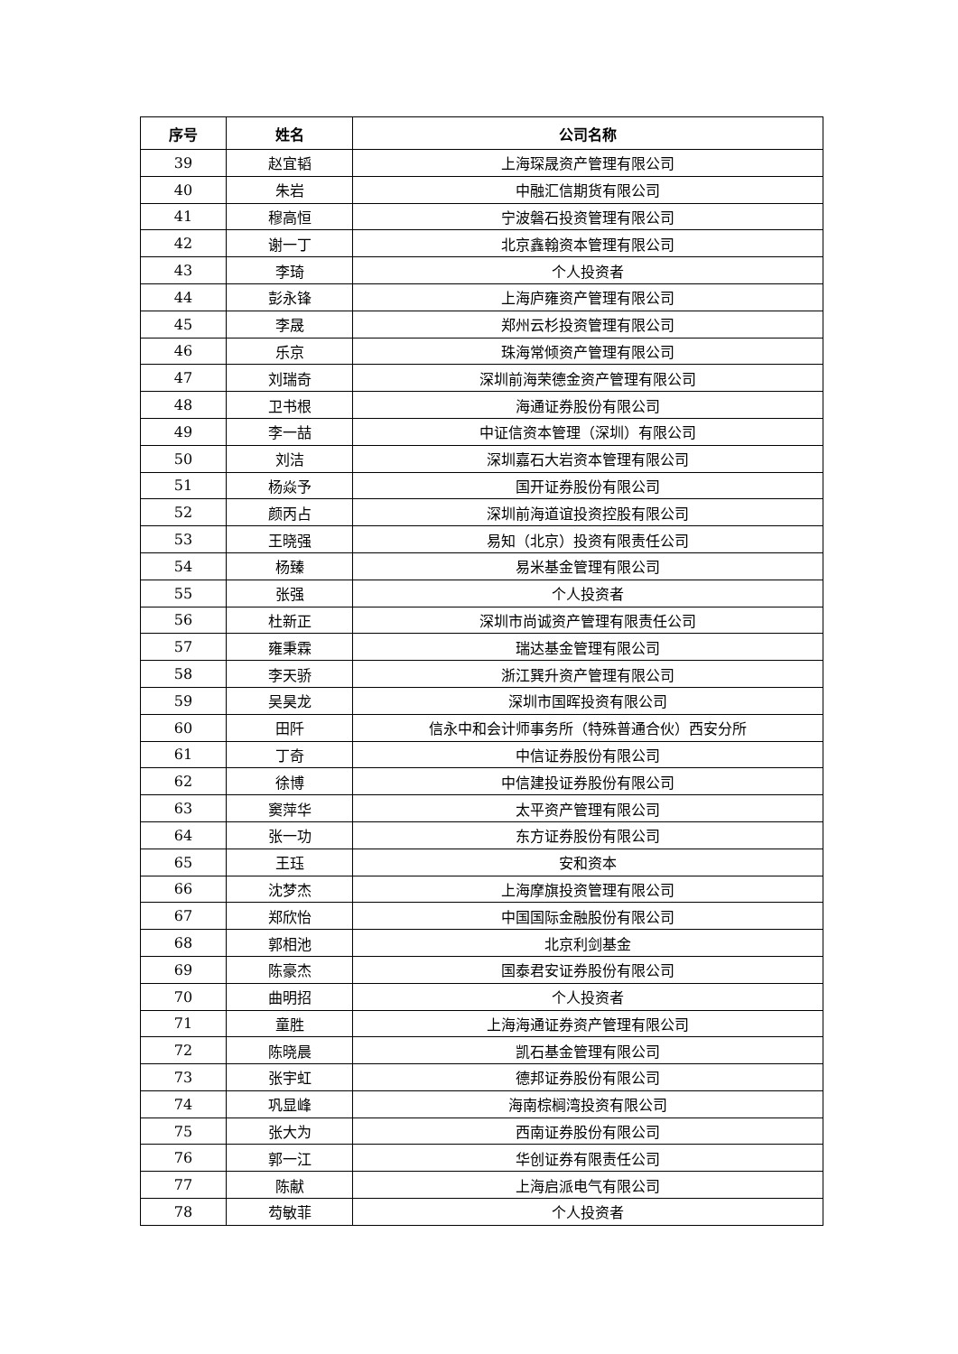| 序号 | 姓名 | 公司名称 |
| --- | --- | --- |
| 39 | 赵宜韬 | 上海琛晟资产管理有限公司 |
| 40 | 朱岩 | 中融汇信期货有限公司 |
| 41 | 穆高恒 | 宁波磐石投资管理有限公司 |
| 42 | 谢一丁 | 北京鑫翰资本管理有限公司 |
| 43 | 李琦 | 个人投资者 |
| 44 | 彭永锋 | 上海庐雍资产管理有限公司 |
| 45 | 李晟 | 郑州云杉投资管理有限公司 |
| 46 | 乐京 | 珠海常倾资产管理有限公司 |
| 47 | 刘瑞奇 | 深圳前海荣德金资产管理有限公司 |
| 48 | 卫书根 | 海通证券股份有限公司 |
| 49 | 李一喆 | 中证信资本管理（深圳）有限公司 |
| 50 | 刘洁 | 深圳嘉石大岩资本管理有限公司 |
| 51 | 杨焱予 | 国开证券股份有限公司 |
| 52 | 颜丙占 | 深圳前海道谊投资控股有限公司 |
| 53 | 王晓强 | 易知（北京）投资有限责任公司 |
| 54 | 杨臻 | 易米基金管理有限公司 |
| 55 | 张强 | 个人投资者 |
| 56 | 杜新正 | 深圳市尚诚资产管理有限责任公司 |
| 57 | 雍秉霖 | 瑞达基金管理有限公司 |
| 58 | 李天骄 | 浙江巽升资产管理有限公司 |
| 59 | 吴昊龙 | 深圳市国晖投资有限公司 |
| 60 | 田阡 | 信永中和会计师事务所（特殊普通合伙）西安分所 |
| 61 | 丁奇 | 中信证券股份有限公司 |
| 62 | 徐博 | 中信建投证券股份有限公司 |
| 63 | 窦萍华 | 太平资产管理有限公司 |
| 64 | 张一功 | 东方证券股份有限公司 |
| 65 | 王珏 | 安和资本 |
| 66 | 沈梦杰 | 上海摩旗投资管理有限公司 |
| 67 | 郑欣怡 | 中国国际金融股份有限公司 |
| 68 | 郭相池 | 北京利剑基金 |
| 69 | 陈豪杰 | 国泰君安证券股份有限公司 |
| 70 | 曲明招 | 个人投资者 |
| 71 | 童胜 | 上海海通证券资产管理有限公司 |
| 72 | 陈晓晨 | 凯石基金管理有限公司 |
| 73 | 张宇虹 | 德邦证券股份有限公司 |
| 74 | 巩显峰 | 海南棕榈湾投资有限公司 |
| 75 | 张大为 | 西南证券股份有限公司 |
| 76 | 郭一江 | 华创证券有限责任公司 |
| 77 | 陈献 | 上海启派电气有限公司 |
| 78 | 芶敏菲 | 个人投资者 |